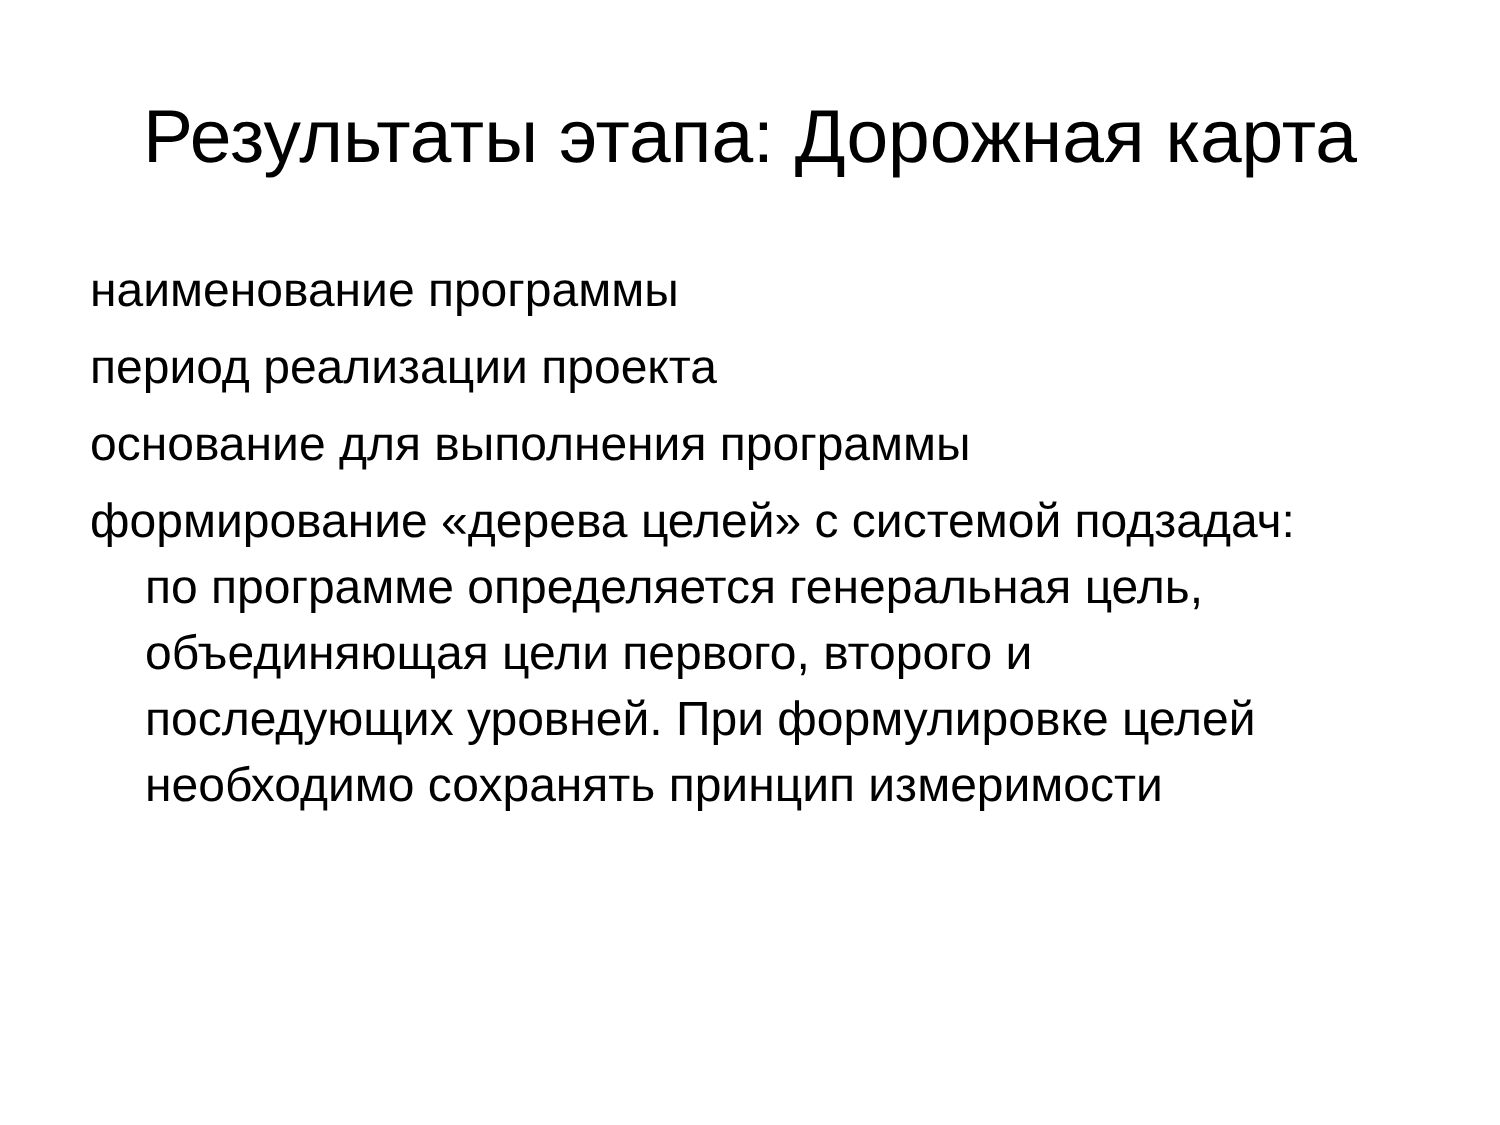Результаты этапа: Дорожная карта
наименование программы
период реализации проекта
основание для выполнения программы
формирование «дерева целей» с системой подзадач: по программе определяется генеральная цель, объединяющая цели первого, второго и последующих уровней. При формулировке целей необходимо сохранять принцип измеримости